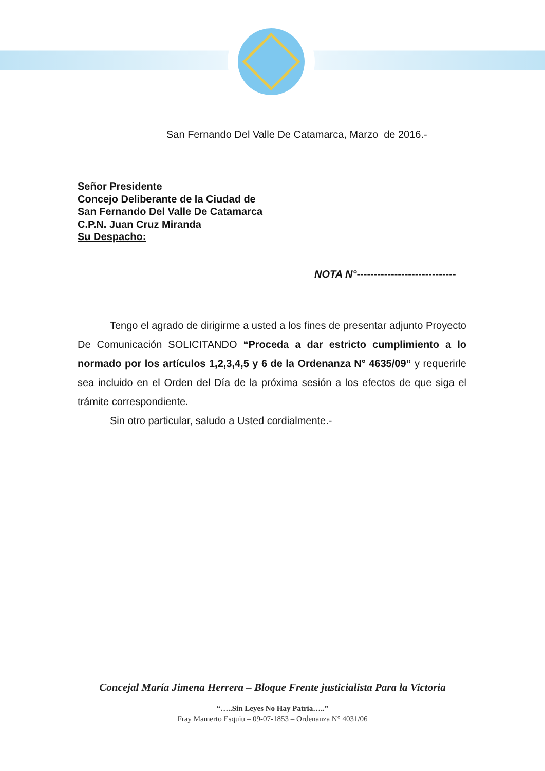San Fernando Del Valle De Catamarca, Marzo de 2016.-
Señor Presidente
Concejo Deliberante de la Ciudad de
San Fernando Del Valle De Catamarca
C.P.N. Juan Cruz Miranda
Su Despacho:
NOTA N°-----------------------------
Tengo el agrado de dirigirme a usted a los fines de presentar adjunto Proyecto De Comunicación SOLICITANDO “Proceda a dar estricto cumplimiento a lo normado por los artículos 1,2,3,4,5 y 6 de la Ordenanza N° 4635/09” y requerirle sea incluido en el Orden del Día de la próxima sesión a los efectos de que siga el trámite correspondiente.
Sin otro particular, saludo a Usted cordialmente.-
Concejal María Jimena Herrera – Bloque Frente justicialista Para la Victoria
“…..Sin Leyes No Hay Patria…..”
Fray Mamerto Esquiu – 09-07-1853 – Ordenanza N° 4031/06